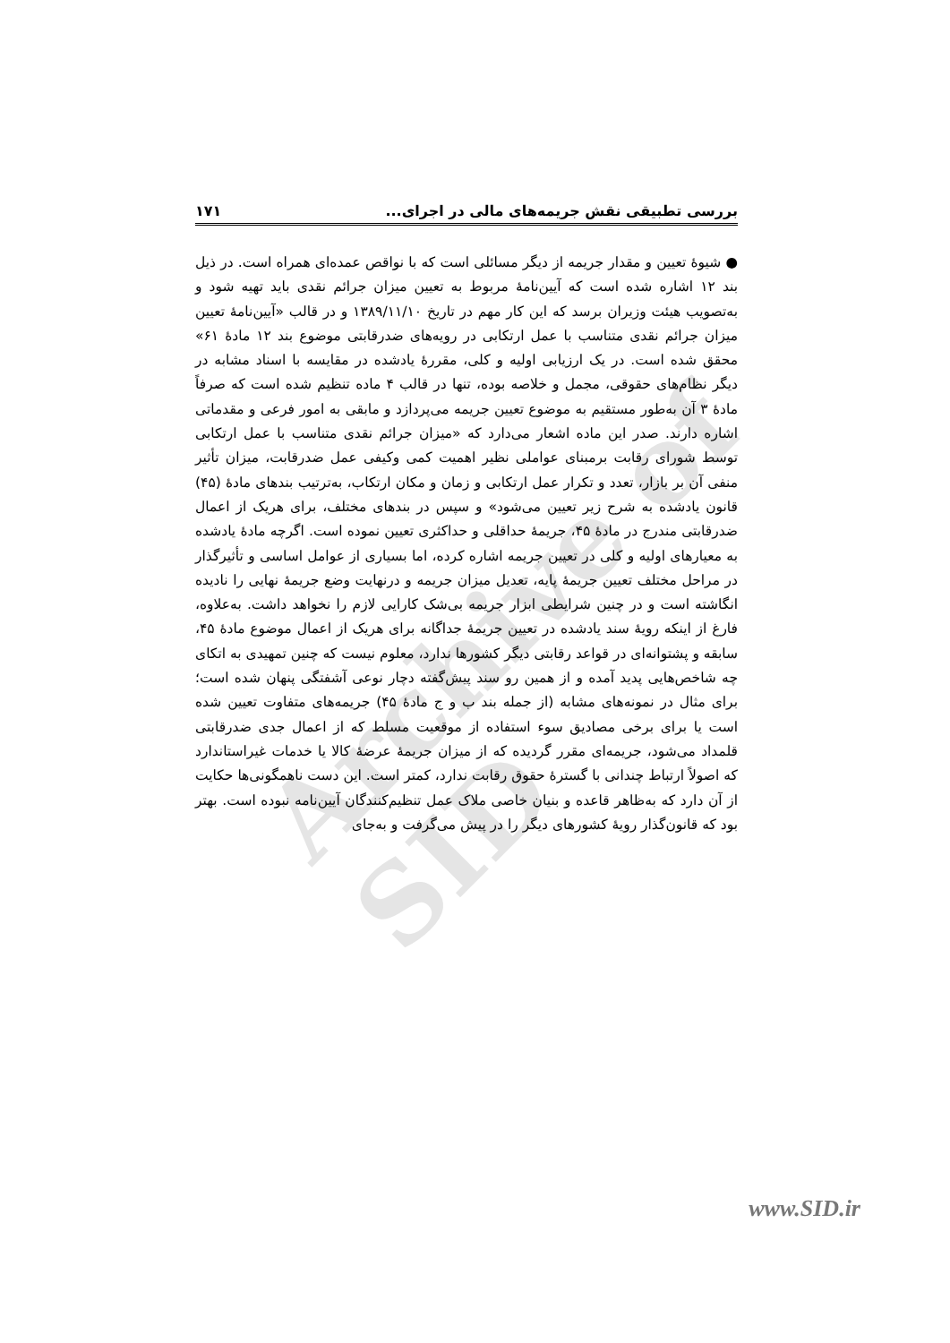Archive of SID
بررسی تطبیقی نقش جریمه‌های مالی در اجرای... ۱۷۱
● شیوهٔ تعیین و مقدار جریمه از دیگر مسائلی است که با نواقص عمده‌ای همراه است. در ذیل بند ۱۲ اشاره شده است که آیین‌نامهٔ مربوط به تعیین میزان جرائم نقدی باید تهیه شود و به‌تصویب هیئت وزیران برسد که این کار مهم در تاریخ ۱۳۸۹/۱۱/۱۰ و در قالب «آیین‌نامهٔ تعیین میزان جرائم نقدی متناسب با عمل ارتکابی در رویه‌های ضدرقابتی موضوع بند ۱۲ مادهٔ ۶۱» محقق شده است. در یک ارزیابی اولیه و کلی، مقررهٔ یادشده در مقایسه با اسناد مشابه در دیگر نظام‌های حقوقی، مجمل و خلاصه بوده، تنها در قالب ۴ ماده تنظیم شده است که صرفاً مادهٔ ۳ آن به‌طور مستقیم به موضوع تعیین جریمه می‌پردازد و مابقی به امور فرعی و مقدماتی اشاره دارند. صدر این ماده اشعار می‌دارد که «میزان جرائم نقدی متناسب با عمل ارتکابی توسط شورای رقابت برمبنای عواملی نظیر اهمیت کمی وکیفی عمل ضدرقابت، میزان تأثیر منفی آن بر بازار، تعدد و تکرار عمل ارتکابی و زمان و مکان ارتکاب، به‌ترتیب بندهای مادهٔ (۴۵) قانون یادشده به شرح زیر تعیین می‌شود» و سپس در بندهای مختلف، برای هریک از اعمال ضدرقابتی مندرج در مادهٔ ۴۵، جریمهٔ حداقلی و حداکثری تعیین نموده است. اگرچه مادهٔ یادشده به معیارهای اولیه و کلی در تعیین جریمه اشاره کرده، اما بسیاری از عوامل اساسی و تأثیرگذار در مراحل مختلف تعیین جریمهٔ پایه، تعدیل میزان جریمه و درنهایت وضع جریمهٔ نهایی را نادیده انگاشته است و در چنین شرایطی ابزار جریمه بی‌شک کارایی لازم را نخواهد داشت. به‌علاوه، فارغ از اینکه رویهٔ سند یادشده در تعیین جریمهٔ جداگانه برای هریک از اعمال موضوع مادهٔ ۴۵، سابقه و پشتوانه‌ای در قواعد رقابتی دیگر کشورها ندارد، معلوم نیست که چنین تمهیدی به اتکای چه شاخص‌هایی پدید آمده و از همین رو سند پیش‌گفته دچار نوعی آشفتگی پنهان شده است؛ برای مثال در نمونه‌های مشابه (از جمله بند ب و ج مادهٔ ۴۵) جریمه‌های متفاوت تعیین شده است یا برای برخی مصادیق سوء استفاده از موقعیت مسلط که از اعمال جدی ضدرقابتی قلمداد می‌شود، جریمه‌ای مقرر گردیده که از میزان جریمهٔ عرضهٔ کالا یا خدمات غیراستاندارد که اصولاً ارتباط چندانی با گسترهٔ حقوق رقابت ندارد، کمتر است. این دست ناهمگونی‌ها حکایت از آن دارد که به‌ظاهر قاعده و بنیان خاصی ملاک عمل تنظیم‌کنندگان آیین‌نامه نبوده است. بهتر بود که قانون‌گذار رویهٔ کشورهای دیگر را در پیش می‌گرفت و به‌جای
www.SID.ir